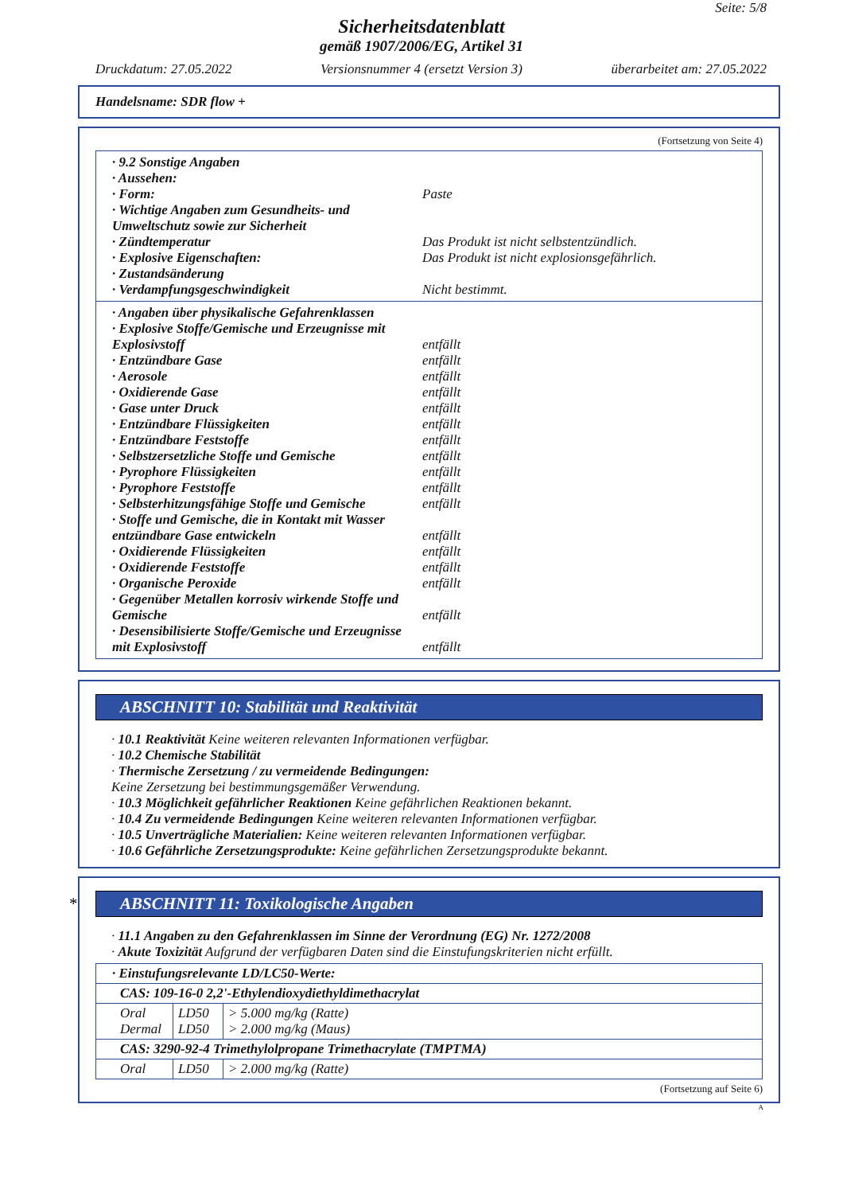Seite: 5/8
Sicherheitsdatenblatt
gemäß 1907/2006/EG, Artikel 31
Druckdatum: 27.05.2022 Versionsnummer 4 (ersetzt Version 3) überarbeitet am: 27.05.2022
Handelsname: SDR flow +
(Fortsetzung von Seite 4)
· 9.2 Sonstige Angaben
· Aussehen:
· Form: Paste
· Wichtige Angaben zum Gesundheits- und Umweltschutz sowie zur Sicherheit
· Zündtemperatur Das Produkt ist nicht selbstentzündlich.
· Explosive Eigenschaften: Das Produkt ist nicht explosionsgefährlich.
· Zustandsänderung
· Verdampfungsgeschwindigkeit Nicht bestimmt.
· Angaben über physikalische Gefahrenklassen
· Explosive Stoffe/Gemische und Erzeugnisse mit Explosivstoff
entfällt
· Entzündbare Gase entfällt
· Aerosole entfällt
· Oxidierende Gase entfällt
· Gase unter Druck entfällt
· Entzündbare Flüssigkeiten entfällt
· Entzündbare Feststoffe entfällt
· Selbstzersetzliche Stoffe und Gemische
entfällt
· Pyrophore Flüssigkeiten entfällt
· Pyrophore Feststoffe entfällt
· Selbsterhitzungsfähige Stoffe und Gemische
entfällt
· Stoffe und Gemische, die in Kontakt mit Wasser entzündbare Gase entwickeln
entfällt
· Oxidierende Flüssigkeiten entfällt
· Oxidierende Feststoffe entfällt
· Organische Peroxide entfällt
· Gegenüber Metallen korrosiv wirkende Stoffe und Gemische
entfällt
· Desensibilisierte Stoffe/Gemische und Erzeugnisse mit Explosivstoff
entfällt
ABSCHNITT 10: Stabilität und Reaktivität
· 10.1 Reaktivität Keine weiteren relevanten Informationen verfügbar.
· 10.2 Chemische Stabilität
· Thermische Zersetzung / zu vermeidende Bedingungen:
Keine Zersetzung bei bestimmungsgemäßer Verwendung.
· 10.3 Möglichkeit gefährlicher Reaktionen Keine gefährlichen Reaktionen bekannt.
· 10.4 Zu vermeidende Bedingungen Keine weiteren relevanten Informationen verfügbar.
· 10.5 Unverträgliche Materialien: Keine weiteren relevanten Informationen verfügbar.
· 10.6 Gefährliche Zersetzungsprodukte: Keine gefährlichen Zersetzungsprodukte bekannt.
* ABSCHNITT 11: Toxikologische Angaben
· 11.1 Angaben zu den Gefahrenklassen im Sinne der Verordnung (EG) Nr. 1272/2008
· Akute Toxizität Aufgrund der verfügbaren Daten sind die Einstufungskriterien nicht erfüllt.
| · Einstufungsrelevante LD/LC50-Werte: | | |
| CAS: 109-16-0 2,2'-Ethylendioxydiethyldimethacrylat | | |
| Oral Dermal | LD50 LD50 | > 5.000 mg/kg (Ratte) > 2.000 mg/kg (Maus) |
| CAS: 3290-92-4 Trimethylolpropane Trimethacrylate (TMPTMA) | | |
| Oral | LD50 | > 2.000 mg/kg (Ratte) |
(Fortsetzung auf Seite 6)
A